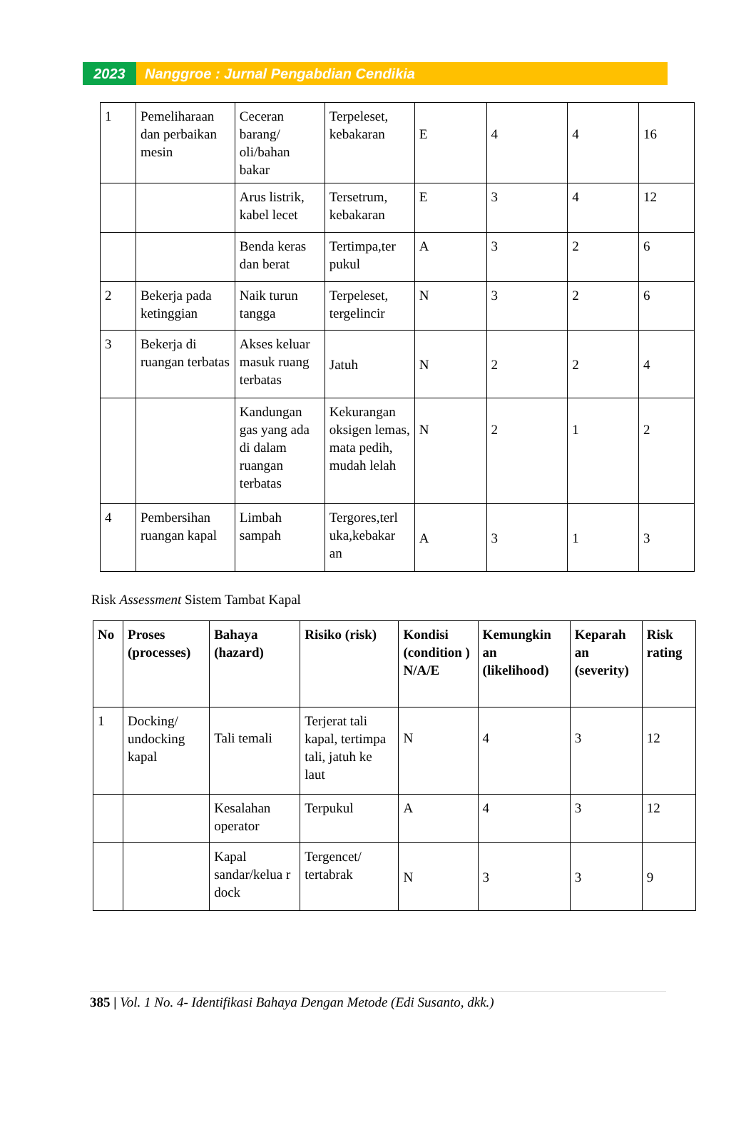2023 Nanggroe : Jurnal Pengabdian Cendikia
| 1 | Pemeliharaan dan perbaikan mesin | Ceceran barang/ oli/bahan bakar | Terpeleset, kebakaran | E | 4 | 4 | 16 |
| | | Arus listrik, kabel lecet | Tersetrum, kebakaran | E | 3 | 4 | 12 |
| | | Benda keras dan berat | Tertimpa,ter pukul | A | 3 | 2 | 6 |
| 2 | Bekerja pada ketinggian | Naik turun tangga | Terpeleset, tergelincir | N | 3 | 2 | 6 |
| 3 | Bekerja di ruangan terbatas | Akses keluar masuk ruang terbatas | Jatuh | N | 2 | 2 | 4 |
| | | Kandungan gas yang ada di dalam ruangan terbatas | Kekurangan oksigen lemas, mata pedih, mudah lelah | N | 2 | 1 | 2 |
| 4 | Pembersihan ruangan kapal | Limbah sampah | Tergores,terl uka,kebakar an | A | 3 | 1 | 3 |
Risk Assessment Sistem Tambat Kapal
| No | Proses (processes) | Bahaya (hazard) | Risiko (risk) | Kondisi (condition ) N/A/E | Kemungkin an (likelihood) | Keparah an (severity) | Risk rating |
| --- | --- | --- | --- | --- | --- | --- | --- |
| 1 | Docking/ undocking kapal | Tali temali | Terjerat tali kapal, tertimpa tali, jatuh ke laut | N | 4 | 3 | 12 |
| | | Kesalahan operator | Terpukul | A | 4 | 3 | 12 |
| | | Kapal sandar/kelua r dock | Tergencet/ tertabrak | N | 3 | 3 | 9 |
385 | Vol. 1 No. 4- Identifikasi Bahaya Dengan Metode (Edi Susanto, dkk.)